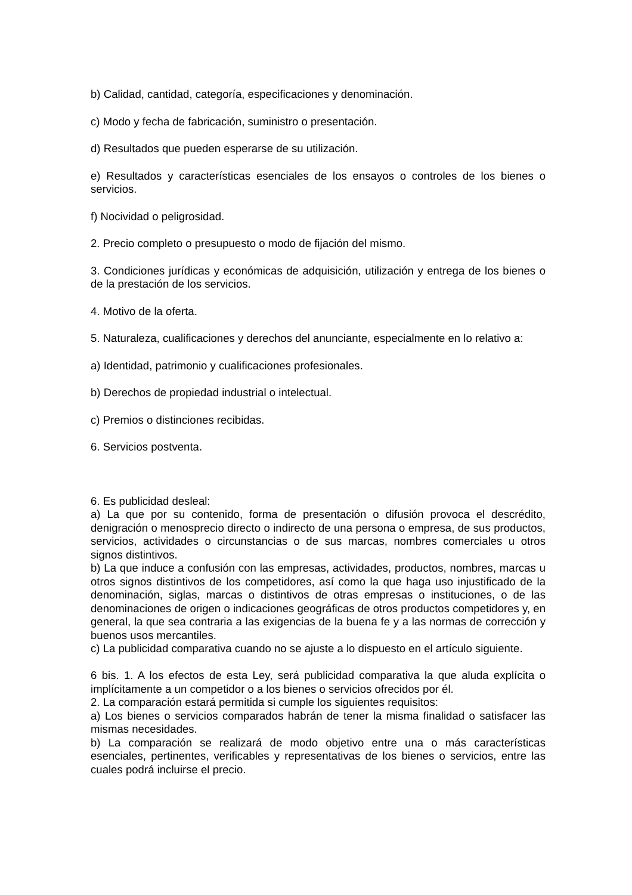b) Calidad, cantidad, categoría, especificaciones y denominación.
c) Modo y fecha de fabricación, suministro o presentación.
d) Resultados que pueden esperarse de su utilización.
e) Resultados y características esenciales de los ensayos o controles de los bienes o servicios.
f) Nocividad o peligrosidad.
2. Precio completo o presupuesto o modo de fijación del mismo.
3. Condiciones jurídicas y económicas de adquisición, utilización y entrega de los bienes o de la prestación de los servicios.
4. Motivo de la oferta.
5. Naturaleza, cualificaciones y derechos del anunciante, especialmente en lo relativo a:
a) Identidad, patrimonio y cualificaciones profesionales.
b) Derechos de propiedad industrial o intelectual.
c) Premios o distinciones recibidas.
6. Servicios postventa.
6. Es publicidad desleal:
a) La que por su contenido, forma de presentación o difusión provoca el descrédito, denigración o menosprecio directo o indirecto de una persona o empresa, de sus productos, servicios, actividades o circunstancias o de sus marcas, nombres comerciales u otros signos distintivos.
b) La que induce a confusión con las empresas, actividades, productos, nombres, marcas u otros signos distintivos de los competidores, así como la que haga uso injustificado de la denominación, siglas, marcas o distintivos de otras empresas o instituciones, o de las denominaciones de origen o indicaciones geográficas de otros productos competidores y, en general, la que sea contraria a las exigencias de la buena fe y a las normas de corrección y buenos usos mercantiles.
c) La publicidad comparativa cuando no se ajuste a lo dispuesto en el artículo siguiente.
6 bis. 1. A los efectos de esta Ley, será publicidad comparativa la que aluda explícita o implícitamente a un competidor o a los bienes o servicios ofrecidos por él.
2. La comparación estará permitida si cumple los siguientes requisitos:
a) Los bienes o servicios comparados habrán de tener la misma finalidad o satisfacer las mismas necesidades.
b) La comparación se realizará de modo objetivo entre una o más características esenciales, pertinentes, verificables y representativas de los bienes o servicios, entre las cuales podrá incluirse el precio.